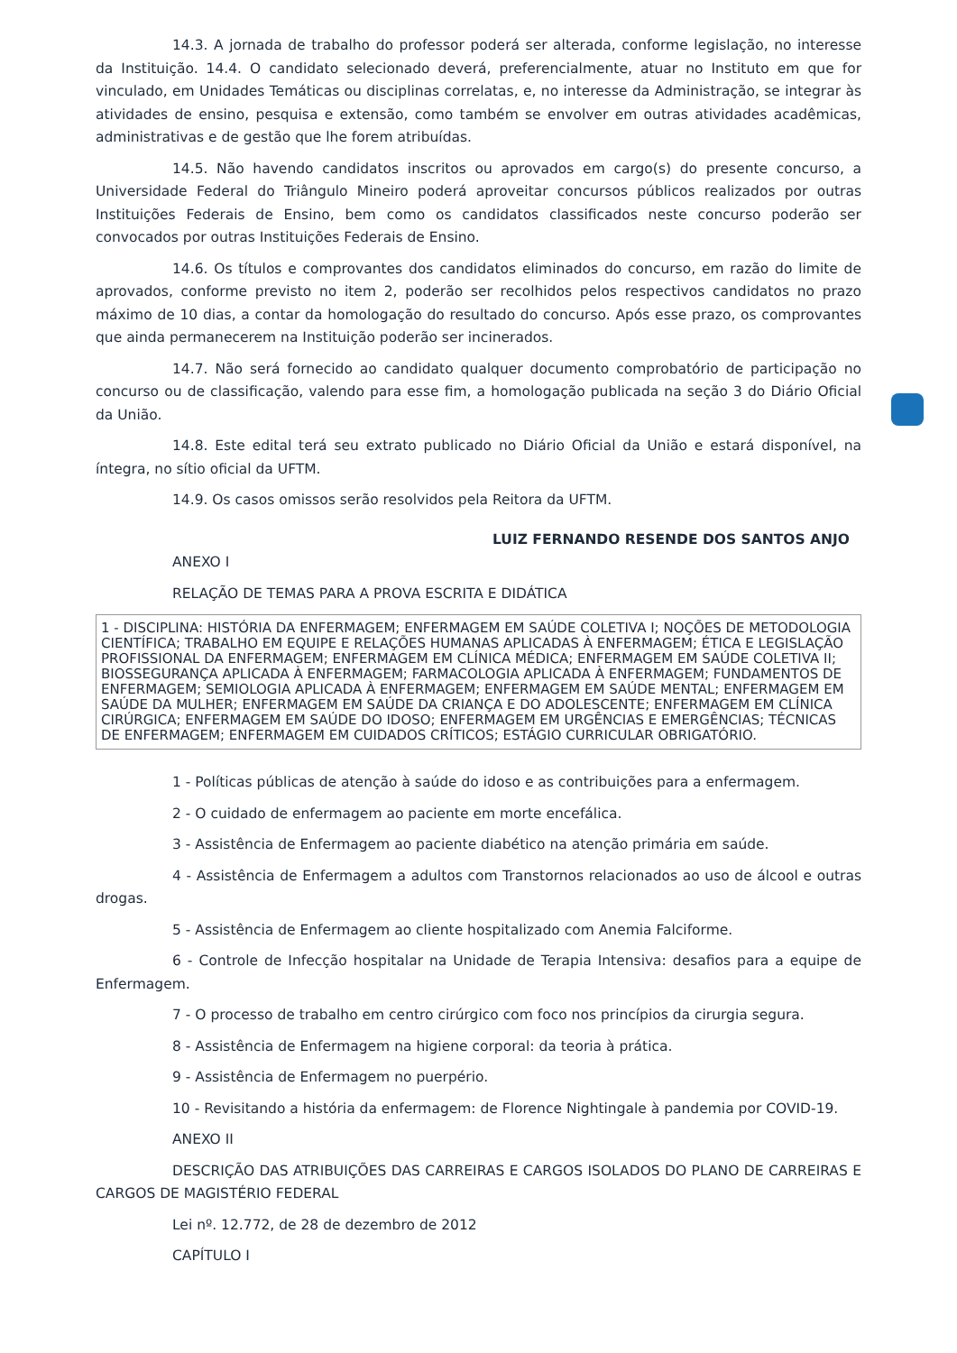14.3. A jornada de trabalho do professor poderá ser alterada, conforme legislação, no interesse da Instituição. 14.4. O candidato selecionado deverá, preferencialmente, atuar no Instituto em que for vinculado, em Unidades Temáticas ou disciplinas correlatas, e, no interesse da Administração, se integrar às atividades de ensino, pesquisa e extensão, como também se envolver em outras atividades acadêmicas, administrativas e de gestão que lhe forem atribuídas.
14.5. Não havendo candidatos inscritos ou aprovados em cargo(s) do presente concurso, a Universidade Federal do Triângulo Mineiro poderá aproveitar concursos públicos realizados por outras Instituições Federais de Ensino, bem como os candidatos classificados neste concurso poderão ser convocados por outras Instituições Federais de Ensino.
14.6. Os títulos e comprovantes dos candidatos eliminados do concurso, em razão do limite de aprovados, conforme previsto no item 2, poderão ser recolhidos pelos respectivos candidatos no prazo máximo de 10 dias, a contar da homologação do resultado do concurso. Após esse prazo, os comprovantes que ainda permanecerem na Instituição poderão ser incinerados.
14.7. Não será fornecido ao candidato qualquer documento comprobatório de participação no concurso ou de classificação, valendo para esse fim, a homologação publicada na seção 3 do Diário Oficial da União.
14.8. Este edital terá seu extrato publicado no Diário Oficial da União e estará disponível, na íntegra, no sítio oficial da UFTM.
14.9. Os casos omissos serão resolvidos pela Reitora da UFTM.
LUIZ FERNANDO RESENDE DOS SANTOS ANJO
ANEXO I
RELAÇÃO DE TEMAS PARA A PROVA ESCRITA E DIDÁTICA
| 1 - DISCIPLINA: HISTÓRIA DA ENFERMAGEM; ENFERMAGEM EM SAÚDE COLETIVA I; NOÇÕES DE METODOLOGIA CIENTÍFICA; TRABALHO EM EQUIPE E RELAÇÕES HUMANAS APLICADAS À ENFERMAGEM; ÉTICA E LEGISLAÇÃO PROFISSIONAL DA ENFERMAGEM; ENFERMAGEM EM CLÍNICA MÉDICA; ENFERMAGEM EM SAÚDE COLETIVA II; BIOSSEGURANÇA APLICADA À ENFERMAGEM; FARMACOLOGIA APLICADA À ENFERMAGEM; FUNDAMENTOS DE ENFERMAGEM; SEMIOLOGIA APLICADA À ENFERMAGEM; ENFERMAGEM EM SAÚDE MENTAL; ENFERMAGEM EM SAÚDE DA MULHER; ENFERMAGEM EM SAÚDE DA CRIANÇA E DO ADOLESCENTE; ENFERMAGEM EM CLÍNICA CIRÚRGICA; ENFERMAGEM EM SAÚDE DO IDOSO; ENFERMAGEM EM URGÊNCIAS E EMERGÊNCIAS; TÉCNICAS DE ENFERMAGEM; ENFERMAGEM EM CUIDADOS CRÍTICOS; ESTÁGIO CURRICULAR OBRIGATÓRIO. |
1 - Políticas públicas de atenção à saúde do idoso e as contribuições para a enfermagem.
2 - O cuidado de enfermagem ao paciente em morte encefálica.
3 - Assistência de Enfermagem ao paciente diabético na atenção primária em saúde.
4 - Assistência de Enfermagem a adultos com Transtornos relacionados ao uso de álcool e outras drogas.
5 - Assistência de Enfermagem ao cliente hospitalizado com Anemia Falciforme.
6 - Controle de Infecção hospitalar na Unidade de Terapia Intensiva: desafios para a equipe de Enfermagem.
7 - O processo de trabalho em centro cirúrgico com foco nos princípios da cirurgia segura.
8 - Assistência de Enfermagem na higiene corporal: da teoria à prática.
9 - Assistência de Enfermagem no puerpério.
10 - Revisitando a história da enfermagem: de Florence Nightingale à pandemia por COVID-19.
ANEXO II
DESCRIÇÃO DAS ATRIBUIÇÕES DAS CARREIRAS E CARGOS ISOLADOS DO PLANO DE CARREIRAS E CARGOS DE MAGISTÉRIO FEDERAL
Lei nº. 12.772, de 28 de dezembro de 2012
CAPÍTULO I